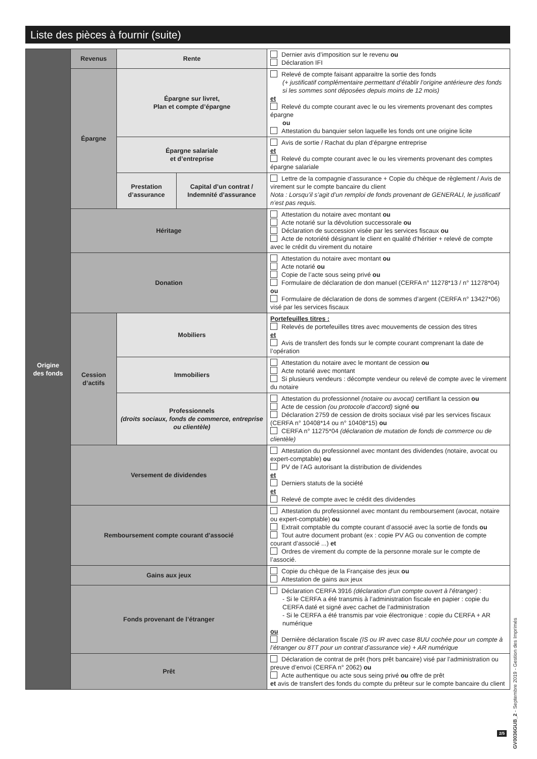Liste des pièces à fournir (suite)
| Origine des fonds | Revenus | Rente | | Dernier avis d’imposition sur le revenu ou Déclaration IFI |
| | Épargne | Épargne sur livret, Plan et compte d’épargne | | Relevé de compte faisant apparaitre la sortie des fonds (+ justificatif complémentaire permettant d’établir l’origine antérieure des fonds si les sommes sont déposées depuis moins de 12 mois) et Relevé du compte courant avec le ou les virements provenant des comptes épargne ou Attestation du banquier selon laquelle les fonds ont une origine licite |
| | | Épargne salariale et d’entreprise | | Avis de sortie / Rachat du plan d’épargne entreprise et Relevé du compte courant avec le ou les virements provenant des comptes épargne salariale |
| | | Prestation d’assurance | Capital d’un contrat / Indemnité d’assurance | Lettre de la compagnie d’assurance + Copie du chèque de règlement / Avis de virement sur le compte bancaire du client Nota : Lorsqu’il s’agit d’un remploi de fonds provenant de GENERALI, le justificatif n’est pas requis. |
| | Héritage | | | Attestation du notaire avec montant ou Acte notarié sur la dévolution successorale ou Déclaration de succession visée par les services fiscaux ou Acte de notoriété désignant le client en qualité d’héritier + relevé de compte avec le crédit du virement du notaire |
| | Donation | | | Attestation du notaire avec montant ou Acte notarié ou Copie de l’acte sous seing privé ou Formulaire de déclaration de don manuel (CERFA n° 11278*13 / n° 11278*04) ou Formulaire de déclaration de dons de sommes d’argent (CERFA n° 13427*06) visé par les services fiscaux |
| | Cession d’actifs | Mobiliers | | Portefeuilles titres : Relevés de portefeuilles titres avec mouvements de cession des titres et Avis de transfert des fonds sur le compte courant comprenant la date de l’opération |
| | | Immobiliers | | Attestation du notaire avec le montant de cession ou Acte notarié avec montant Si plusieurs vendeurs : décompte vendeur ou relevé de compte avec le virement du notaire |
| | | Professionnels (droits sociaux, fonds de commerce, entreprise ou clientèle) | | Attestation du professionnel (notaire ou avocat) certifiant la cession ou Acte de cession (ou protocole d’accord) signé ou Déclaration 2759 de cession de droits sociaux visé par les services fiscaux (CERFA n° 10408*14 ou n° 10408*15) ou CERFA n° 11275*04 (déclaration de mutation de fonds de commerce ou de clientèle) |
| | Versement de dividendes | | | Attestation du professionnel avec montant des dividendes (notaire, avocat ou expert-comptable) ou PV de l’AG autorisant la distribution de dividendes et Derniers statuts de la société et Relevé de compte avec le crédit des dividendes |
| | Remboursement compte courant d’associé | | | Attestation du professionnel avec montant du remboursement (avocat, notaire ou expert-comptable) ou Extrait comptable du compte courant d’associé avec la sortie de fonds ou Tout autre document probant (ex : copie PV AG ou convention de compte courant d’associé ...) et Ordres de virement du compte de la personne morale sur le compte de l’associé. |
| | Gains aux jeux | | | Copie du chèque de la Française des jeux ou Attestation de gains aux jeux |
| | Fonds provenant de l’étranger | | | Déclaration CERFA 3916 (déclaration d’un compte ouvert à l’étranger) : - Si le CERFA a été transmis à l’administration fiscale en papier : copie du CERFA daté et signé avec cachet de l’administration - Si le CERFA a été transmis par voie électronique : copie du CERFA + AR numérique ou Dernière déclaration fiscale (IS ou IR avec case 8UU cochée pour un compte à l’étranger ou 8TT pour un contrat d’assurance vie) + AR numérique |
| | Prêt | | | Déclaration de contrat de prêt (hors prêt bancaire) visé par l’administration ou preuve d’envoi (CERFA n° 2062) ou Acte authentique ou acte sous seing privé ou offre de prêt et avis de transfert des fonds du compte du prêteur sur le compte bancaire du client |
2/5
GV0036GUB_2 - Septembre 2019 - Gestion des Imprimés